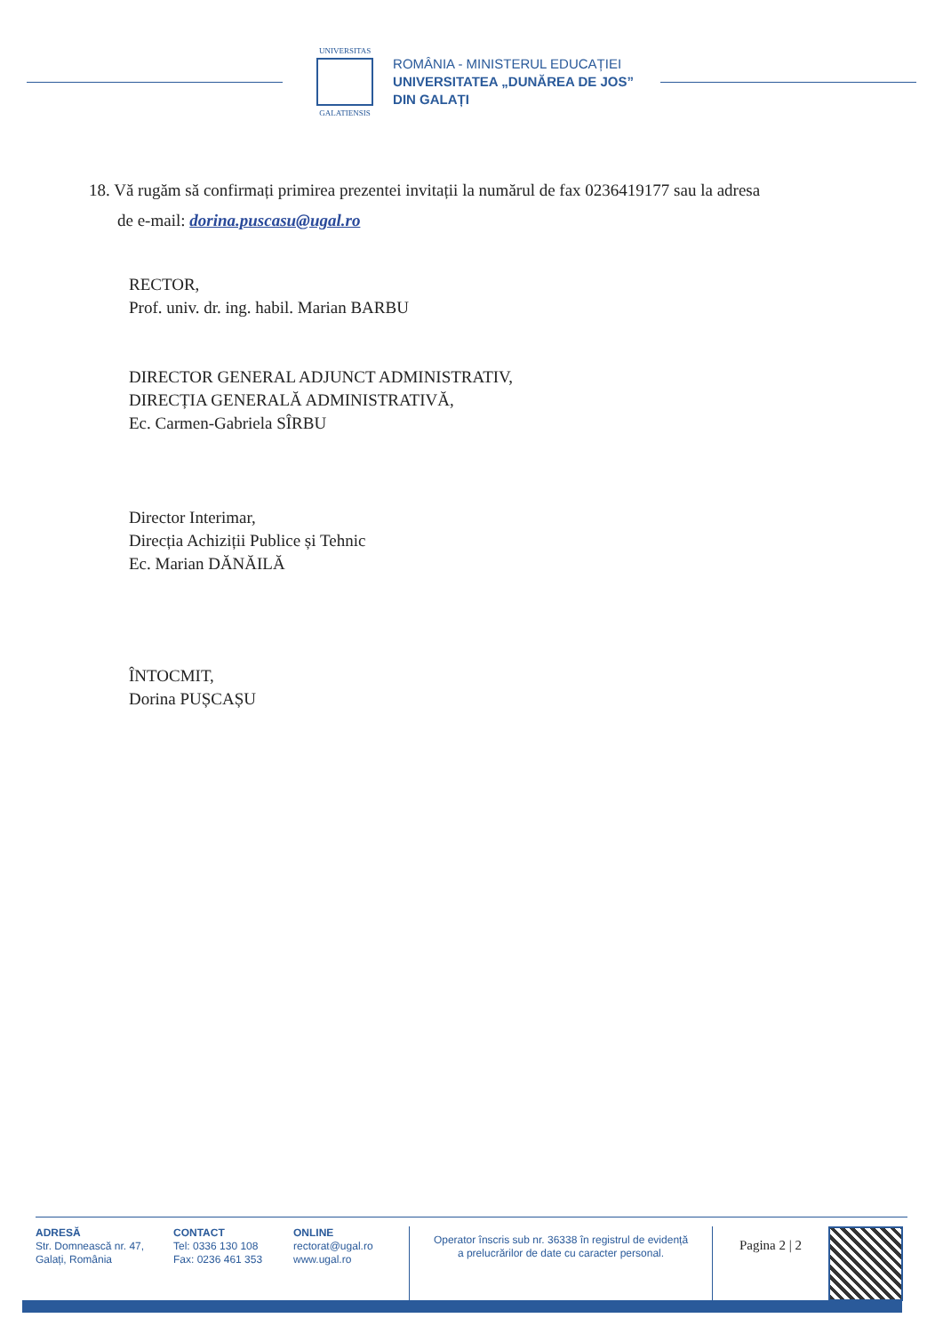UNIVERSITAS
GALATIENSIS
ROMÂNIA - MINISTERUL EDUCAȚIEI
UNIVERSITATEA „DUNĂREA DE JOS”
DIN GALAȚI
18. Vă rugăm să confirmați primirea prezentei invitații la numărul de fax 0236419177 sau la adresa
de e-mail: dorina.puscasu@ugal.ro
RECTOR,
Prof. univ. dr. ing. habil. Marian BARBU
DIRECTOR GENERAL ADJUNCT ADMINISTRATIV,
DIRECȚIA GENERALĂ ADMINISTRATIVĂ,
Ec. Carmen-Gabriela SÎRBU
Director Interimar,
Direcția Achiziții Publice și Tehnic
Ec. Marian DĂNĂILĂ
ÎNTOCMIT,
Dorina PUȘCAȘU
ADRESĂ
Str. Domnească nr. 47,
Galați, România
CONTACT
Tel: 0336 130 108
Fax: 0236 461 353
ONLINE
rectorat@ugal.ro
www.ugal.ro
Operator înscris sub nr. 36338 în registrul de evidență
a prelucrărilor de date cu caracter personal.
Pagina 2 | 2